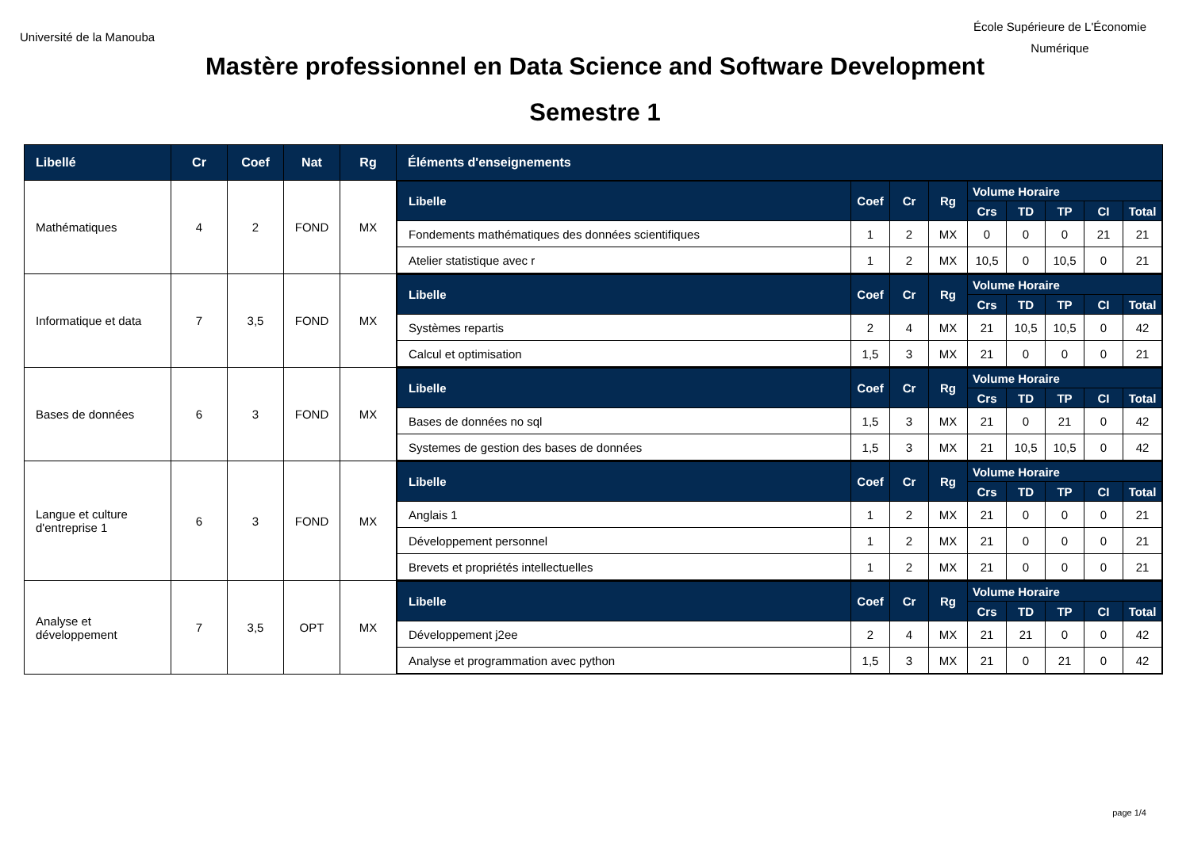Université de la Manouba
École Supérieure de L'Économie
Numérique
Mastère professionnel en Data Science and Software Development
Semestre 1
| Libellé | Cr | Coef | Nat | Rg | Éléments d'enseignements |
| --- | --- | --- | --- | --- | --- |
| Mathématiques | 4 | 2 | FOND | MX | / Libelle / Coef / Cr / Rg / Volume Horaire / / / / / / --- / --- / --- / --- / --- / --- / --- / --- / --- / / / / / / Crs / TD / TP / CI / Total / / Fondements mathématiques des données scientifiques / 1 / 2 / MX / 0 / 0 / 0 / 21 / 21 / / Atelier statistique avec r / 1 / 2 / MX / 10,5 / 0 / 10,5 / 0 / 21 / |
| Informatique et data | 7 | 3,5 | FOND | MX | / Libelle / Coef / Cr / Rg / Volume Horaire / / / / / / --- / --- / --- / --- / --- / --- / --- / --- / --- / / / / / / Crs / TD / TP / CI / Total / / Systèmes repartis / 2 / 4 / MX / 21 / 10,5 / 10,5 / 0 / 42 / / Calcul et optimisation / 1,5 / 3 / MX / 21 / 0 / 0 / 0 / 21 / |
| Bases de données | 6 | 3 | FOND | MX | / Libelle / Coef / Cr / Rg / Volume Horaire / / / / / / --- / --- / --- / --- / --- / --- / --- / --- / --- / / / / / / Crs / TD / TP / CI / Total / / Bases de données no sql / 1,5 / 3 / MX / 21 / 0 / 21 / 0 / 42 / / Systemes de gestion des bases de données / 1,5 / 3 / MX / 21 / 10,5 / 10,5 / 0 / 42 / |
| Langue et culture d'entreprise 1 | 6 | 3 | FOND | MX | / Libelle / Coef / Cr / Rg / Volume Horaire / / / / / / --- / --- / --- / --- / --- / --- / --- / --- / --- / / / / / / Crs / TD / TP / CI / Total / / Anglais 1 / 1 / 2 / MX / 21 / 0 / 0 / 0 / 21 / / Développement personnel / 1 / 2 / MX / 21 / 0 / 0 / 0 / 21 / / Brevets et propriétés intellectuelles / 1 / 2 / MX / 21 / 0 / 0 / 0 / 21 / |
| Analyse et développement | 7 | 3,5 | OPT | MX | / Libelle / Coef / Cr / Rg / Volume Horaire / / / / / / --- / --- / --- / --- / --- / --- / --- / --- / --- / / / / / / Crs / TD / TP / CI / Total / / Développement j2ee / 2 / 4 / MX / 21 / 21 / 0 / 0 / 42 / / Analyse et programmation avec python / 1,5 / 3 / MX / 21 / 0 / 21 / 0 / 42 / |
page 1/4